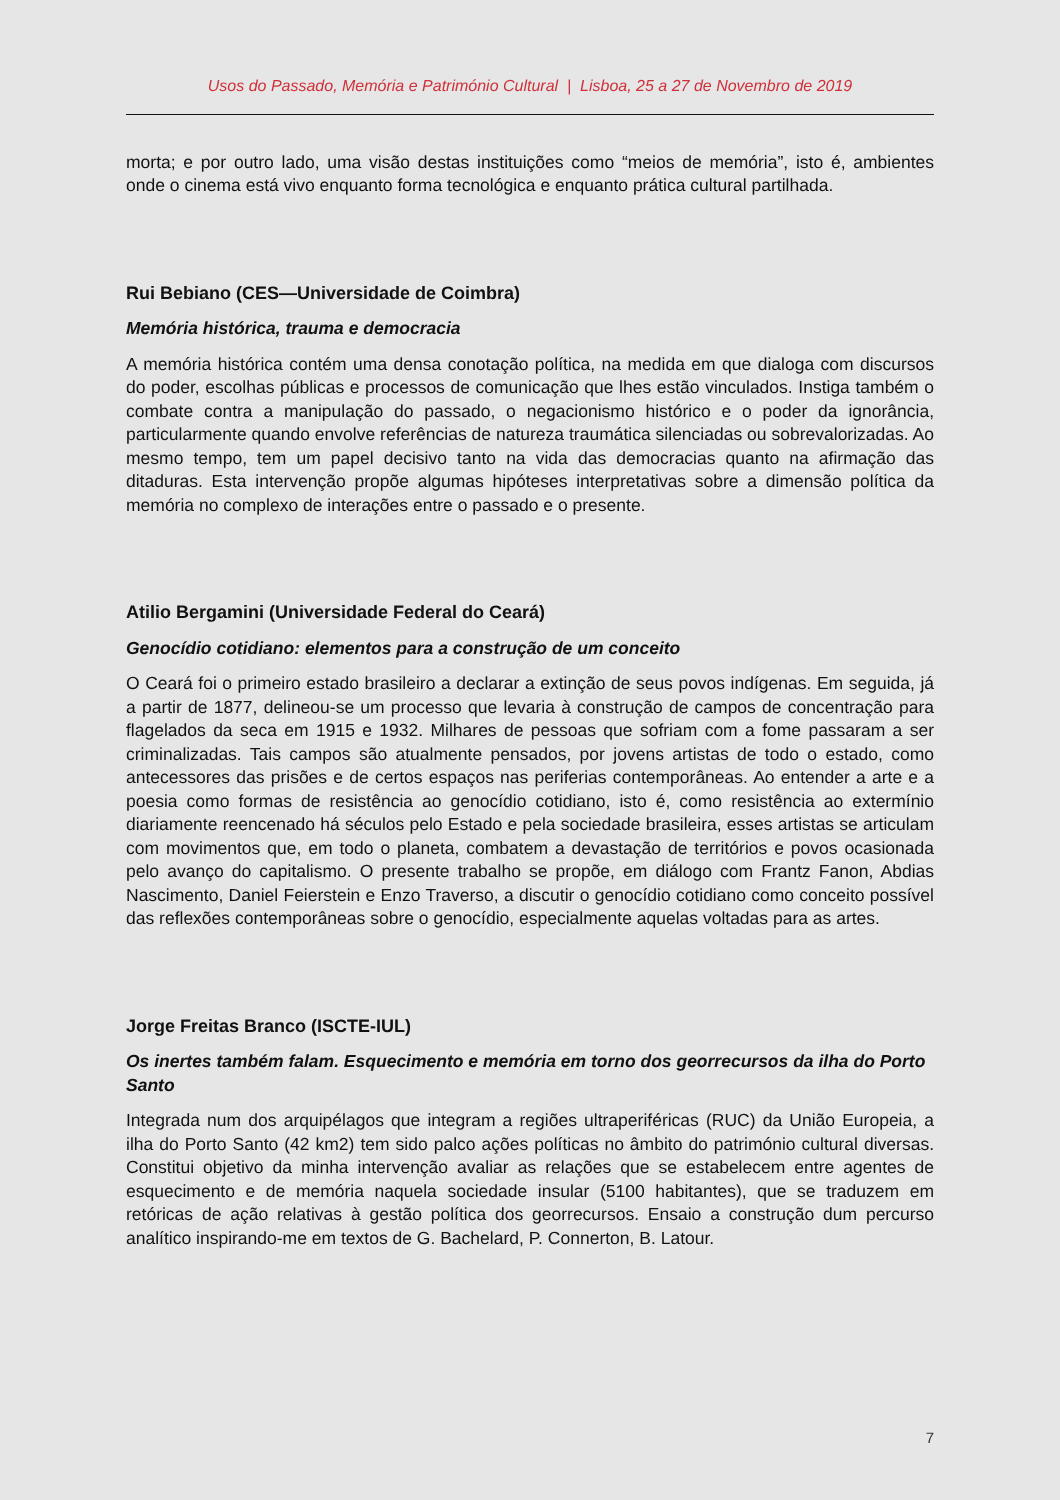Usos do Passado, Memória e Património Cultural | Lisboa, 25 a 27 de Novembro de 2019
morta; e por outro lado, uma visão destas instituições como “meios de memória”, isto é, ambientes onde o cinema está vivo enquanto forma tecnológica e enquanto prática cultural partilhada.
Rui Bebiano (CES—Universidade de Coimbra)
Memória histórica, trauma e democracia
A memória histórica contém uma densa conotação política, na medida em que dialoga com discursos do poder, escolhas públicas e processos de comunicação que lhes estão vinculados. Instiga também o combate contra a manipulação do passado, o negacionismo histórico e o poder da ignorância, particularmente quando envolve referências de natureza traumática silenciadas ou sobrevalorizadas. Ao mesmo tempo, tem um papel decisivo tanto na vida das democracias quanto na afirmação das ditaduras. Esta intervenção propõe algumas hipóteses interpretativas sobre a dimensão política da memória no complexo de interações entre o passado e o presente.
Atilio Bergamini (Universidade Federal do Ceará)
Genocídio cotidiano: elementos para a construção de um conceito
O Ceará foi o primeiro estado brasileiro a declarar a extinção de seus povos indígenas. Em seguida, já a partir de 1877, delineou-se um processo que levaria à construção de campos de concentração para flagelados da seca em 1915 e 1932. Milhares de pessoas que sofriam com a fome passaram a ser criminalizadas. Tais campos são atualmente pensados, por jovens artistas de todo o estado, como antecessores das prisões e de certos espaços nas periferias contemporâneas. Ao entender a arte e a poesia como formas de resistência ao genocídio cotidiano, isto é, como resistência ao extermínio diariamente reencenado há séculos pelo Estado e pela sociedade brasileira, esses artistas se articulam com movimentos que, em todo o planeta, combatem a devastação de territórios e povos ocasionada pelo avanço do capitalismo. O presente trabalho se propõe, em diálogo com Frantz Fanon, Abdias Nascimento, Daniel Feierstein e Enzo Traverso, a discutir o genocídio cotidiano como conceito possível das reflexões contemporâneas sobre o genocídio, especialmente aquelas voltadas para as artes.
Jorge Freitas Branco (ISCTE-IUL)
Os inertes também falam. Esquecimento e memória em torno dos georrecursos da ilha do Porto Santo
Integrada num dos arquipélagos que integram a regiões ultraperiféricas (RUC) da União Europeia, a ilha do Porto Santo (42 km2) tem sido palco ações políticas no âmbito do património cultural diversas. Constitui objetivo da minha intervenção avaliar as relações que se estabelecem entre agentes de esquecimento e de memória naquela sociedade insular (5100 habitantes), que se traduzem em retóricas de ação relativas à gestão política dos georrecursos. Ensaio a construção dum percurso analítico inspirando-me em textos de G. Bachelard, P. Connerton, B. Latour.
7